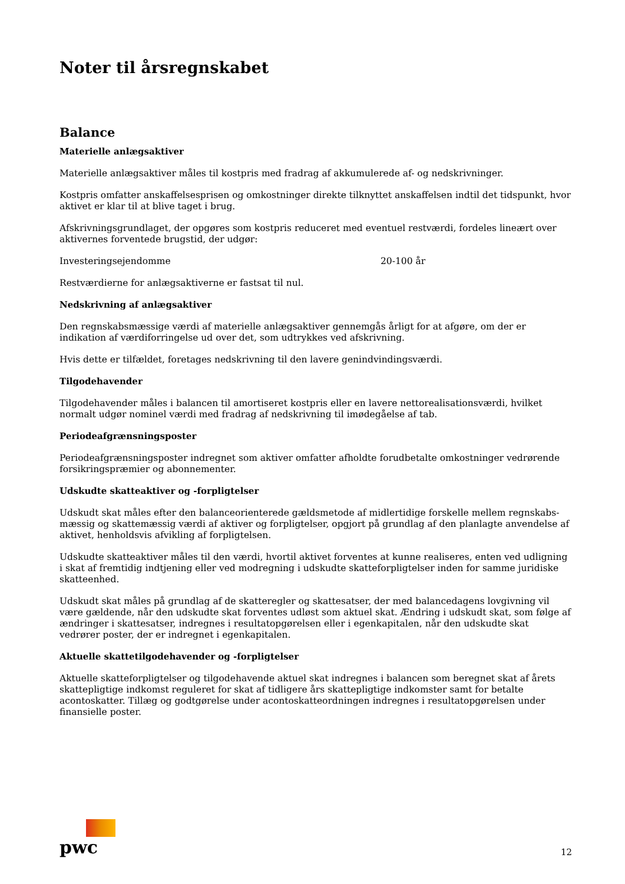Noter til årsregnskabet
Balance
Materielle anlægsaktiver
Materielle anlægsaktiver måles til kostpris med fradrag af akkumulerede af- og nedskrivninger.
Kostpris omfatter anskaffelsesprisen og omkostninger direkte tilknyttet anskaffelsen indtil det tidspunkt, hvor aktivet er klar til at blive taget i brug.
Afskrivningsgrundlaget, der opgøres som kostpris reduceret med eventuel restværdi, fordeles lineært over aktivernes forventede brugstid, der udgør:
Investeringsejendomme 20-100 år
Restværdierne for anlægsaktiverne er fastsat til nul.
Nedskrivning af anlægsaktiver
Den regnskabsmæssige værdi af materielle anlægsaktiver gennemgås årligt for at afgøre, om der er indikation af værdiforringelse ud over det, som udtrykkes ved afskrivning.
Hvis dette er tilfældet, foretages nedskrivning til den lavere genindvindingsværdi.
Tilgodehavender
Tilgodehavender måles i balancen til amortiseret kostpris eller en lavere nettorealisationsværdi, hvilket normalt udgør nominel værdi med fradrag af nedskrivning til imødegåelse af tab.
Periodeafgrænsningsposter
Periodeafgrænsningsposter indregnet som aktiver omfatter afholdte forudbetalte omkostninger vedrørende forsikringspræmier og abonnementer.
Udskudte skatteaktiver og -forpligtelser
Udskudt skat måles efter den balanceorienterede gældsmetode af midlertidige forskelle mellem regnskabs-mæssig og skattemæssig værdi af aktiver og forpligtelser, opgjort på grundlag af den planlagte anvendelse af aktivet, henholdsvis afvikling af forpligtelsen.
Udskudte skatteaktiver måles til den værdi, hvortil aktivet forventes at kunne realiseres, enten ved udligning i skat af fremtidig indtjening eller ved modregning i udskudte skatteforpligtelser inden for samme juridiske skatteenhed.
Udskudt skat måles på grundlag af de skatteregler og skattesatser, der med balancedagens lovgivning vil være gældende, når den udskudte skat forventes udløst som aktuel skat. Ændring i udskudt skat, som følge af ændringer i skattesatser, indregnes i resultatopgørelsen eller i egenkapitalen, når den udskudte skat vedrører poster, der er indregnet i egenkapitalen.
Aktuelle skattetilgodehavender og -forpligtelser
Aktuelle skatteforpligtelser og tilgodehavende aktuel skat indregnes i balancen som beregnet skat af årets skattepligtige indkomst reguleret for skat af tidligere års skattepligtige indkomster samt for betalte acontoskatter. Tillæg og godtgørelse under acontoskatteordningen indregnes i resultatopgørelsen under finansielle poster.
pwc
12